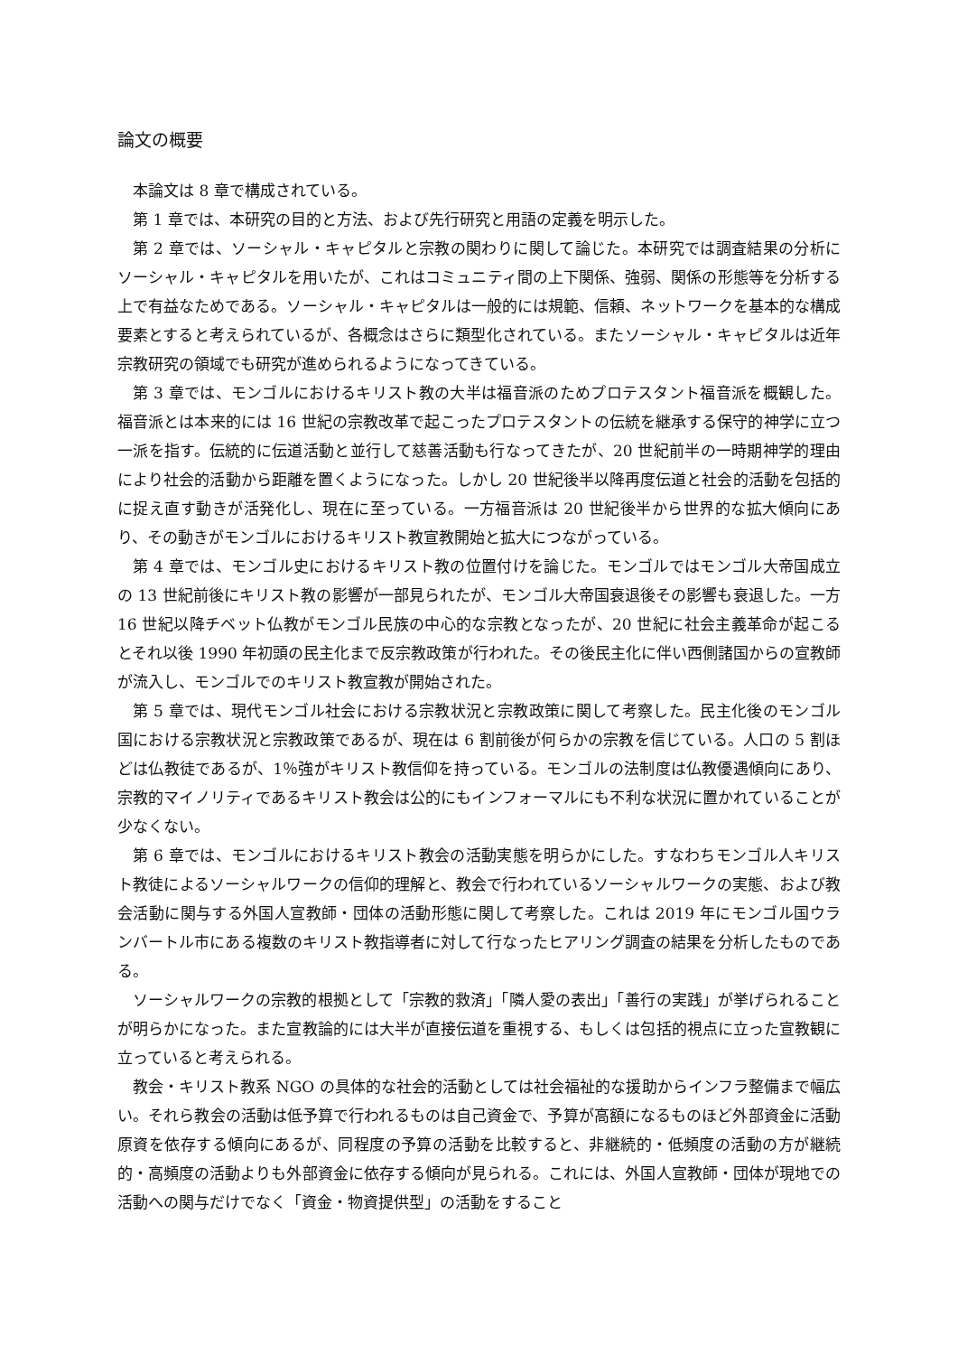論文の概要
本論文は 8 章で構成されている。
第 1 章では、本研究の目的と方法、および先行研究と用語の定義を明示した。
第 2 章では、ソーシャル・キャピタルと宗教の関わりに関して論じた。本研究では調査結果の分析にソーシャル・キャピタルを用いたが、これはコミュニティ間の上下関係、強弱、関係の形態等を分析する上で有益なためである。ソーシャル・キャピタルは一般的には規範、信頼、ネットワークを基本的な構成要素とすると考えられているが、各概念はさらに類型化されている。またソーシャル・キャピタルは近年宗教研究の領域でも研究が進められるようになってきている。
第 3 章では、モンゴルにおけるキリスト教の大半は福音派のためプロテスタント福音派を概観した。福音派とは本来的には 16 世紀の宗教改革で起こったプロテスタントの伝統を継承する保守的神学に立つ一派を指す。伝統的に伝道活動と並行して慈善活動も行なってきたが、20 世紀前半の一時期神学的理由により社会的活動から距離を置くようになった。しかし 20 世紀後半以降再度伝道と社会的活動を包括的に捉え直す動きが活発化し、現在に至っている。一方福音派は 20 世紀後半から世界的な拡大傾向にあり、その動きがモンゴルにおけるキリスト教宣教開始と拡大につながっている。
第 4 章では、モンゴル史におけるキリスト教の位置付けを論じた。モンゴルではモンゴル大帝国成立の 13 世紀前後にキリスト教の影響が一部見られたが、モンゴル大帝国衰退後その影響も衰退した。一方 16 世紀以降チベット仏教がモンゴル民族の中心的な宗教となったが、20 世紀に社会主義革命が起こるとそれ以後 1990 年初頭の民主化まで反宗教政策が行われた。その後民主化に伴い西側諸国からの宣教師が流入し、モンゴルでのキリスト教宣教が開始された。
第 5 章では、現代モンゴル社会における宗教状況と宗教政策に関して考察した。民主化後のモンゴル国における宗教状況と宗教政策であるが、現在は 6 割前後が何らかの宗教を信じている。人口の 5 割ほどは仏教徒であるが、1％強がキリスト教信仰を持っている。モンゴルの法制度は仏教優遇傾向にあり、宗教的マイノリティであるキリスト教会は公的にもインフォーマルにも不利な状況に置かれていることが少なくない。
第 6 章では、モンゴルにおけるキリスト教会の活動実態を明らかにした。すなわちモンゴル人キリスト教徒によるソーシャルワークの信仰的理解と、教会で行われているソーシャルワークの実態、および教会活動に関与する外国人宣教師・団体の活動形態に関して考察した。これは 2019 年にモンゴル国ウランバートル市にある複数のキリスト教指導者に対して行なったヒアリング調査の結果を分析したものである。
ソーシャルワークの宗教的根拠として「宗教的救済」「隣人愛の表出」「善行の実践」が挙げられることが明らかになった。また宣教論的には大半が直接伝道を重視する、もしくは包括的視点に立った宣教観に立っていると考えられる。
教会・キリスト教系 NGO の具体的な社会的活動としては社会福祉的な援助からインフラ整備まで幅広い。それら教会の活動は低予算で行われるものは自己資金で、予算が高額になるものほど外部資金に活動原資を依存する傾向にあるが、同程度の予算の活動を比較すると、非継続的・低頻度の活動の方が継続的・高頻度の活動よりも外部資金に依存する傾向が見られる。これには、外国人宣教師・団体が現地での活動への関与だけでなく「資金・物資提供型」の活動をすること